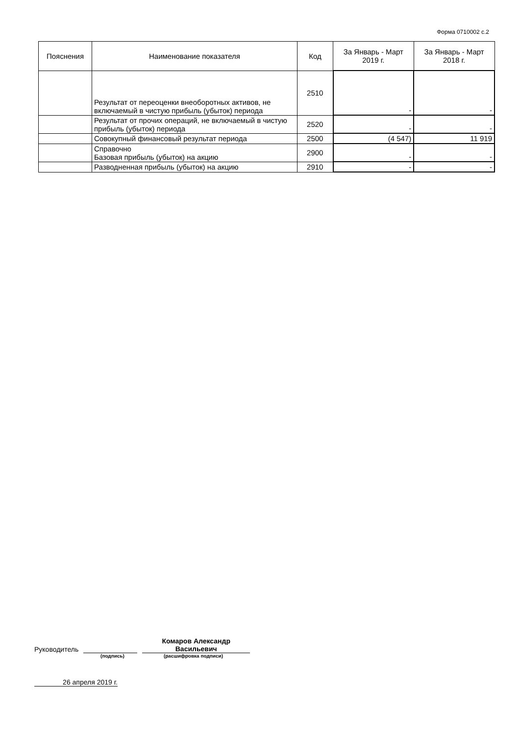Форма 0710002 с.2
| Пояснения | Наименование показателя | Код | За Январь - Март 2019 г. | За Январь - Март 2018 г. |
| --- | --- | --- | --- | --- |
| | Результат от переоценки внеоборотных активов, не включаемый в чистую прибыль (убыток) периода | 2510 | - | - |
| | Результат от прочих операций, не включаемый в чистую прибыль (убыток) периода | 2520 | - | - |
| | Совокупный финансовый результат периода | 2500 | (4 547) | 11 919 |
| | Справочно Базовая прибыль (убыток) на акцию | 2900 | - | - |
| | Разводненная прибыль (убыток) на акцию | 2910 | - | - |
Руководитель Комаров Александр
Васильевич
(подпись) (расшифровка подписи)
26 апреля 2019 г.